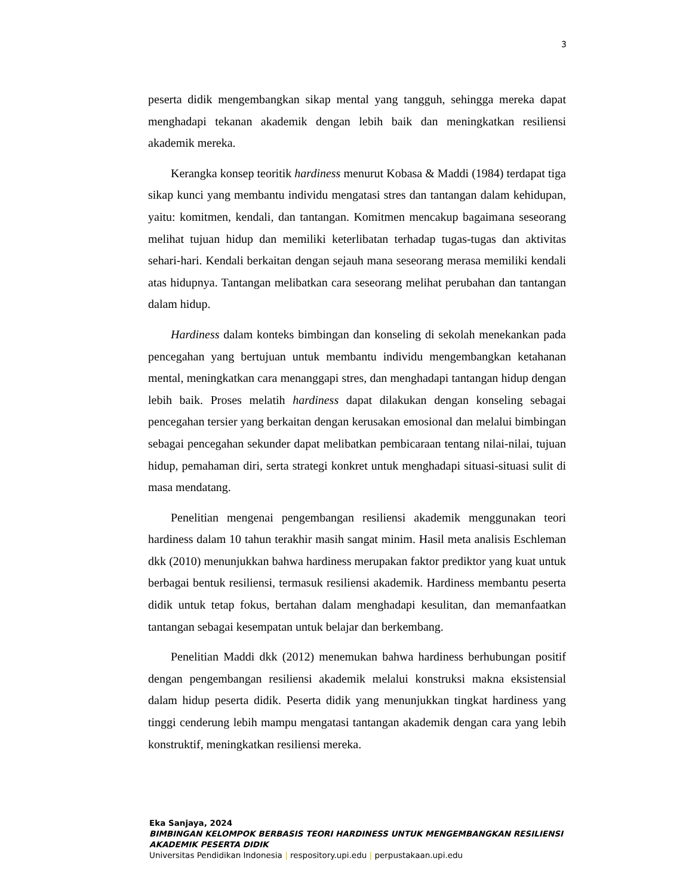3
peserta didik mengembangkan sikap mental yang tangguh, sehingga mereka dapat menghadapi tekanan akademik dengan lebih baik dan meningkatkan resiliensi akademik mereka.
Kerangka konsep teoritik hardiness menurut Kobasa & Maddi (1984) terdapat tiga sikap kunci yang membantu individu mengatasi stres dan tantangan dalam kehidupan, yaitu: komitmen, kendali, dan tantangan. Komitmen mencakup bagaimana seseorang melihat tujuan hidup dan memiliki keterlibatan terhadap tugas-tugas dan aktivitas sehari-hari. Kendali berkaitan dengan sejauh mana seseorang merasa memiliki kendali atas hidupnya. Tantangan melibatkan cara seseorang melihat perubahan dan tantangan dalam hidup.
Hardiness dalam konteks bimbingan dan konseling di sekolah menekankan pada pencegahan yang bertujuan untuk membantu individu mengembangkan ketahanan mental, meningkatkan cara menanggapi stres, dan menghadapi tantangan hidup dengan lebih baik. Proses melatih hardiness dapat dilakukan dengan konseling sebagai pencegahan tersier yang berkaitan dengan kerusakan emosional dan melalui bimbingan sebagai pencegahan sekunder dapat melibatkan pembicaraan tentang nilai-nilai, tujuan hidup, pemahaman diri, serta strategi konkret untuk menghadapi situasi-situasi sulit di masa mendatang.
Penelitian mengenai pengembangan resiliensi akademik menggunakan teori hardiness dalam 10 tahun terakhir masih sangat minim. Hasil meta analisis Eschleman dkk (2010) menunjukkan bahwa hardiness merupakan faktor prediktor yang kuat untuk berbagai bentuk resiliensi, termasuk resiliensi akademik. Hardiness membantu peserta didik untuk tetap fokus, bertahan dalam menghadapi kesulitan, dan memanfaatkan tantangan sebagai kesempatan untuk belajar dan berkembang.
Penelitian Maddi dkk (2012) menemukan bahwa hardiness berhubungan positif dengan pengembangan resiliensi akademik melalui konstruksi makna eksistensial dalam hidup peserta didik. Peserta didik yang menunjukkan tingkat hardiness yang tinggi cenderung lebih mampu mengatasi tantangan akademik dengan cara yang lebih konstruktif, meningkatkan resiliensi mereka.
Eka Sanjaya, 2024
BIMBINGAN KELOMPOK BERBASIS TEORI HARDINESS UNTUK MENGEMBANGKAN RESILIENSI
AKADEMIK PESERTA DIDIK
Universitas Pendidikan Indonesia | respository.upi.edu | perpustakaan.upi.edu